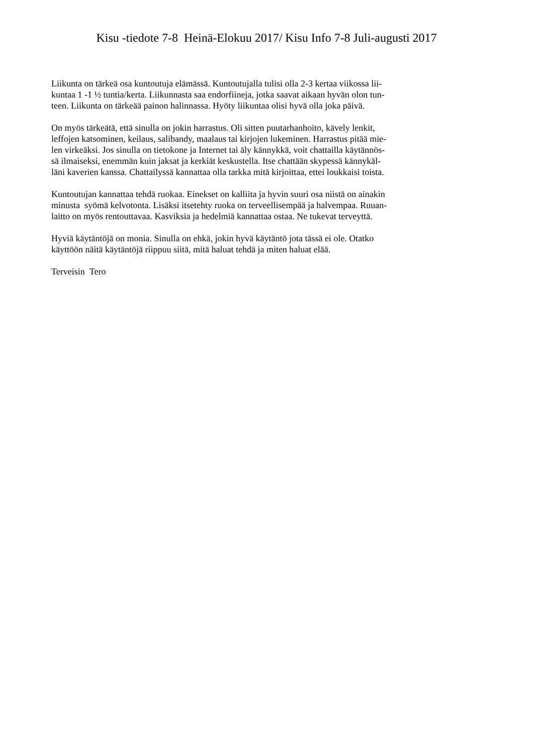Kisu -tiedote 7-8 Heinä-Elokuu 2017/ Kisu Info 7-8 Juli-augusti 2017
Liikunta on tärkeä osa kuntoutuja elämässä. Kuntoutujalla tulisi olla 2-3 kertaa viikossa lii-
kuntaa 1 -1 ½ tuntia/kerta. Liikunnasta saa endorfiineja, jotka saavat aikaan hyvän olon tun-
teen. Liikunta on tärkeää painon halinnassa. Hyöty liikuntaa olisi hyvä olla joka päivä.
On myös tärkeätä, että sinulla on jokin harrastus. Oli sitten puutarhanhoito, kävely lenkit,
leffojen katsominen, keilaus, salibandy, maalaus tai kirjojen lukeminen. Harrastus pitää mie-
len virkeäksi. Jos sinulla on tietokone ja Internet tai äly kännykkä, voit chattailla käytännös-
sä ilmaiseksi, enemmän kuin jaksat ja kerkiät keskustella. Itse chattään skypessä kännykäl-
läni kaverien kanssa. Chattailyssä kannattaa olla tarkka mitä kirjoittaa, ettei loukkaisi toista.
Kuntoutujan kannattaa tehdä ruokaa. Einekset on kalliita ja hyvin suuri osa niistä on ainakin
minusta syömä kelvotonta. Lisäksi itsetehty ruoka on terveellisempää ja halvempaa. Ruuan-
laitto on myös rentouttavaa. Kasviksia ja hedelmiä kannattaa ostaa. Ne tukevat terveyttä.
Hyviä käytäntöjä on monia. Sinulla on ehkä, jokin hyvä käytäntö jota tässä ei ole. Otatko
käyttöön näitä käytäntöjä riippuu siitä, mitä haluat tehdä ja miten haluat elää.
Terveisin Tero